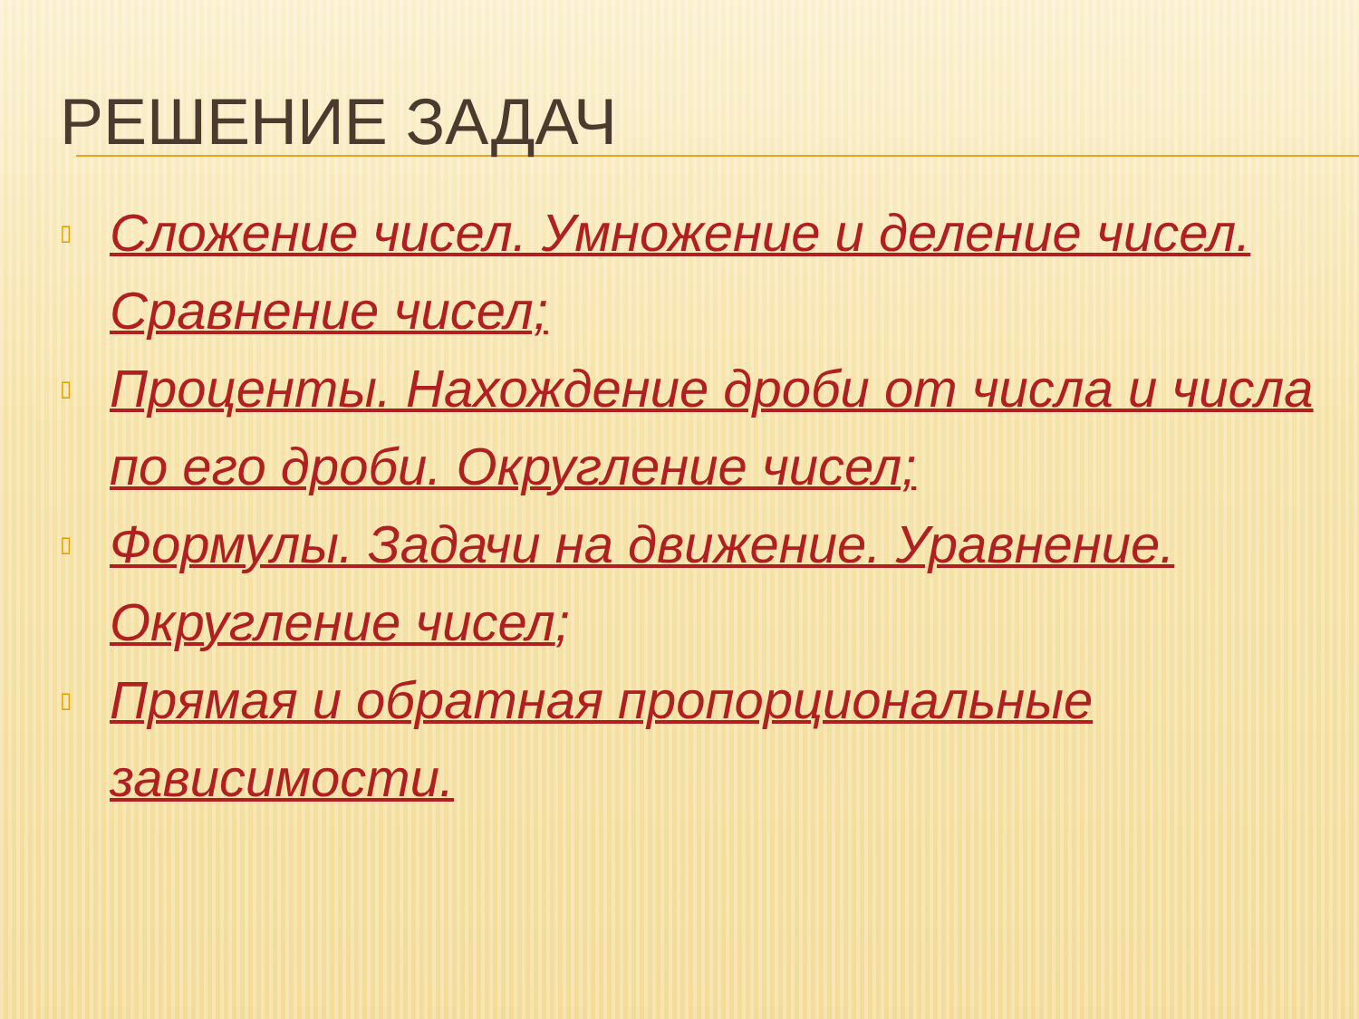РЕШЕНИЕ ЗАДАЧ
▯ Сложение чисел. Умножение и деление чисел. Сравнение чисел;
▯ Проценты. Нахождение дроби от числа и числа по его дроби. Округление чисел;
▯ Формулы. Задачи на движение. Уравнение. Округление чисел;
▯ Прямая и обратная пропорциональные зависимости.